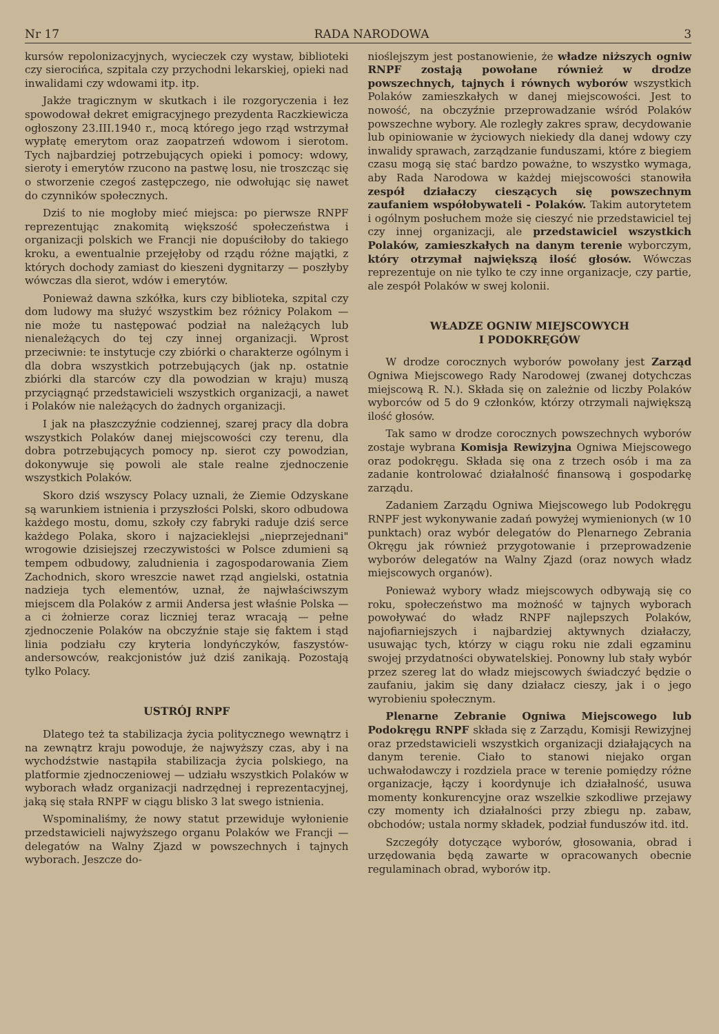Nr 17 RADA NARODOWA 3
kursów repolonizacyjnych, wycieczek czy wystaw, biblioteki czy sierocińca, szpitala czy przychodni lekarskiej, opieki nad inwalidami czy wdowami itp. itp.
Jakże tragicznym w skutkach i ile rozgoryczenia i łez spowodował dekret emigracyjnego prezydenta Raczkiewicza ogłoszony 23.III.1940 r., mocą którego jego rząd wstrzymał wypłatę emerytom oraz zaopatrzeń wdowom i sierotom. Tych najbardziej potrzebujących opieki i pomocy: wdowy, sieroty i emerytów rzucono na pastwę losu, nie troszcząc się o stworzenie czegoś zastępczego, nie odwołując się nawet do czynników społecznych.
Dziś to nie mogłoby mieć miejsca: po pierwsze RNPF reprezentując znakomitą większość społeczeństwa i organizacji polskich we Francji nie dopuściłoby do takiego kroku, a ewentualnie przejęłoby od rządu różne majątki, z których dochody zamiast do kieszeni dygnitarzy — poszłyby wówczas dla sierot, wdów i emerytów.
Ponieważ dawna szkółka, kurs czy biblioteka, szpital czy dom ludowy ma służyć wszystkim bez różnicy Polakom — nie może tu następować podział na należących lub nienależących do tej czy innej organizacji. Wprost przeciwnie: te instytucje czy zbiórki o charakterze ogólnym i dla dobra wszystkich potrzebujących (jak np. ostatnie zbiórki dla starców czy dla powodzian w kraju) muszą przyciągnąć przedstawicieli wszystkich organizacji, a nawet i Polaków nie należących do żadnych organizacji.
I jak na płaszczyźnie codziennej, szarej pracy dla dobra wszystkich Polaków danej miejscowości czy terenu, dla dobra potrzebujących pomocy np. sierot czy powodzian, dokonywuje się powoli ale stale realne zjednoczenie wszystkich Polaków.
Skoro dziś wszyscy Polacy uznali, że Ziemie Odzyskane są warunkiem istnienia i przyszłości Polski, skoro odbudowa każdego mostu, domu, szkoły czy fabryki raduje dziś serce każdego Polaka, skoro i najzacieklejsi „nieprzejednani" wrogowie dzisiejszej rzeczywistości w Polsce zdumieni są tempem odbudowy, zaludnienia i zagospodarowania Ziem Zachodnich, skoro wreszcie nawet rząd angielski, ostatnia nadzieja tych elementów, uznał, że najwłaściwszym miejscem dla Polaków z armii Andersa jest właśnie Polska — a ci żołnierze coraz liczniej teraz wracają — pełne zjednoczenie Polaków na obczyźnie staje się faktem i stąd linia podziału czy kryteria londyńczyków, faszystów-andersowców, reakcjonistów już dziś zanikają. Pozostają tylko Polacy.
USTRÓJ RNPF
Dlatego też ta stabilizacja życia politycznego wewnątrz i na zewnątrz kraju powoduje, że najwyższy czas, aby i na wychodźstwie nastąpiła stabilizacja życia polskiego, na platformie zjednoczeniowej — udziału wszystkich Polaków w wyborach władz organizacji nadrzędnej i reprezentacyjnej, jaką się stała RNPF w ciągu blisko 3 lat swego istnienia.
Wspominaliśmy, że nowy statut przewiduje wyłonienie przedstawicieli najwyższego organu Polaków we Francji — delegatów na Walny Zjazd w powszechnych i tajnych wyborach. Jeszcze do-
nioślejszym jest postanowienie, że władze niższych ogniw RNPF zostają powołane również w drodze powszechnych, tajnych i równych wyborów wszystkich Polaków zamieszkałych w danej miejscowości. Jest to nowość, na obczyźnie przeprowadzanie wśród Polaków powszechne wybory. Ale rozległy zakres spraw, decydowanie lub opiniowanie w życiowych niekiedy dla danej wdowy czy inwalidy sprawach, zarządzanie funduszami, które z biegiem czasu mogą się stać bardzo poważne, to wszystko wymaga, aby Rada Narodowa w każdej miejscowości stanowiła zespół działaczy cieszących się powszechnym zaufaniem współobywateli - Polaków. Takim autorytetem i ogólnym posłuchem może się cieszyć nie przedstawiciel tej czy innej organizacji, ale przedstawiciel wszystkich Polaków, zamieszkałych na danym terenie wyborczym, który otrzymał największą ilość głosów. Wówczas reprezentuje on nie tylko te czy inne organizacje, czy partie, ale zespół Polaków w swej kolonii.
WŁADZE OGNIW MIEJSCOWYCH
I PODOKRĘGÓW
W drodze corocznych wyborów powołany jest Zarząd Ogniwa Miejscowego Rady Narodowej (zwanej dotychczas miejscową R. N.). Składa się on zależnie od liczby Polaków wyborców od 5 do 9 członków, którzy otrzymali największą ilość głosów.
Tak samo w drodze corocznych powszechnych wyborów zostaje wybrana Komisja Rewizyjna Ogniwa Miejscowego oraz podokręgu. Składa się ona z trzech osób i ma za zadanie kontrolować działalność finansową i gospodarkę zarządu.
Zadaniem Zarządu Ogniwa Miejscowego lub Podokręgu RNPF jest wykonywanie zadań powyżej wymienionych (w 10 punktach) oraz wybór delegatów do Plenarnego Zebrania Okręgu jak również przygotowanie i przeprowadzenie wyborów delegatów na Walny Zjazd (oraz nowych władz miejscowych organów).
Ponieważ wybory władz miejscowych odbywają się co roku, społeczeństwo ma możność w tajnych wyborach powoływać do władz RNPF najlepszych Polaków, najofiarniejszych i najbardziej aktywnych działaczy, usuwając tych, którzy w ciągu roku nie zdali egzaminu swojej przydatności obywatelskiej. Ponowny lub stały wybór przez szereg lat do władz miejscowych świadczyć będzie o zaufaniu, jakim się dany działacz cieszy, jak i o jego wyrobieniu społecznym.
Plenarne Zebranie Ogniwa Miejscowego lub Podokręgu RNPF składa się z Zarządu, Komisji Rewizyjnej oraz przedstawicieli wszystkich organizacji działających na danym terenie. Ciało to stanowi niejako organ uchwałodawczy i rozdziela prace w terenie pomiędzy różne organizacje, łączy i koordynuje ich działalność, usuwa momenty konkurencyjne oraz wszelkie szkodliwe przejawy czy momenty ich działalności przy zbiegu np. zabaw, obchodów; ustala normy składek, podział funduszów itd. itd.
Szczegóły dotyczące wyborów, głosowania, obrad i urzędowania będą zawarte w opracowanych obecnie regulaminach obrad, wyborów itp.